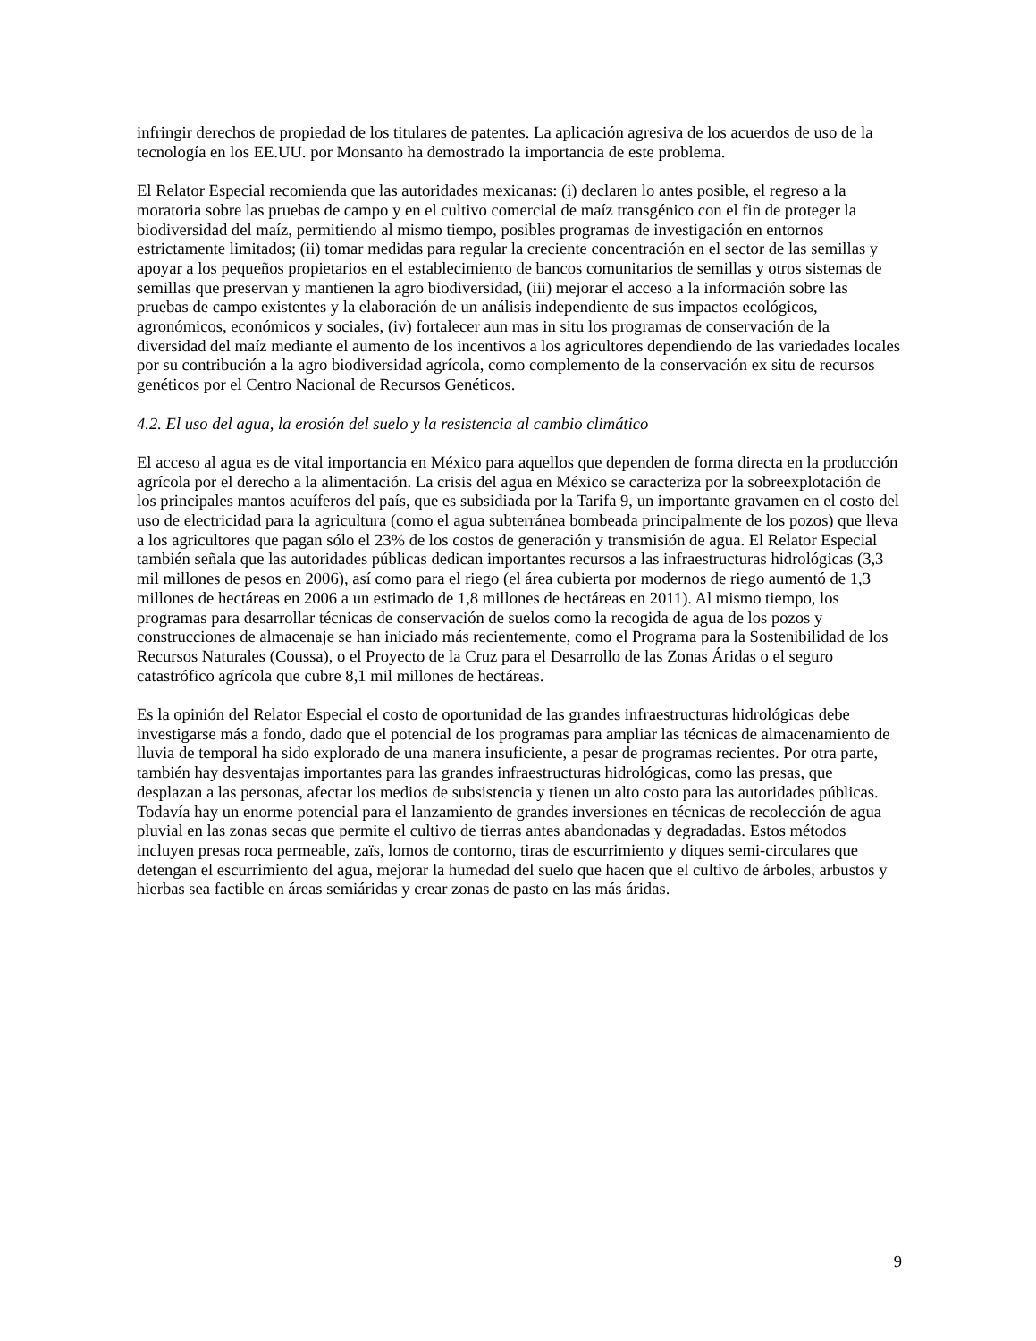infringir derechos de propiedad de los titulares de patentes. La aplicación agresiva de los acuerdos de uso de la tecnología en los EE.UU. por Monsanto ha demostrado la importancia de este problema.
El Relator Especial recomienda que las autoridades mexicanas: (i) declaren lo antes posible, el regreso a la moratoria sobre las pruebas de campo y en el cultivo comercial de maíz transgénico con el fin de proteger la biodiversidad del maíz, permitiendo al mismo tiempo, posibles programas de investigación en entornos estrictamente limitados; (ii) tomar medidas para regular la creciente concentración en el sector de las semillas y apoyar a los pequeños propietarios en el establecimiento de bancos comunitarios de semillas y otros sistemas de semillas que preservan y mantienen la agro biodiversidad, (iii) mejorar el acceso a la información sobre las pruebas de campo existentes y la elaboración de un análisis independiente de sus impactos ecológicos, agronómicos, económicos y sociales, (iv) fortalecer aun mas in situ los programas de conservación de la diversidad del maíz mediante el aumento de los incentivos a los agricultores dependiendo de las variedades locales por su contribución a la agro biodiversidad agrícola, como complemento de la conservación ex situ de recursos genéticos por el Centro Nacional de Recursos Genéticos.
4.2. El uso del agua, la erosión del suelo y la resistencia al cambio climático
El acceso al agua es de vital importancia en México para aquellos que dependen de forma directa en la producción agrícola por el derecho a la alimentación. La crisis del agua en México se caracteriza por la sobreexplotación de los principales mantos acuíferos del país, que es subsidiada por la Tarifa 9, un importante gravamen en el costo del uso de electricidad para la agricultura (como el agua subterránea bombeada principalmente de los pozos) que lleva a los agricultores que pagan sólo el 23% de los costos de generación y transmisión de agua. El Relator Especial también señala que las autoridades públicas dedican importantes recursos a las infraestructuras hidrológicas (3,3 mil millones de pesos en 2006), así como para el riego (el área cubierta por modernos de riego aumentó de 1,3 millones de hectáreas en 2006 a un estimado de 1,8 millones de hectáreas en 2011). Al mismo tiempo, los programas para desarrollar técnicas de conservación de suelos como la recogida de agua de los pozos y construcciones de almacenaje se han iniciado más recientemente, como el Programa para la Sostenibilidad de los Recursos Naturales (Coussa), o el Proyecto de la Cruz para el Desarrollo de las Zonas Áridas o el seguro catastrófico agrícola que cubre 8,1 mil millones de hectáreas.
Es la opinión del Relator Especial el costo de oportunidad de las grandes infraestructuras hidrológicas debe investigarse más a fondo, dado que el potencial de los programas para ampliar las técnicas de almacenamiento de lluvia de temporal ha sido explorado de una manera insuficiente, a pesar de programas recientes. Por otra parte, también hay desventajas importantes para las grandes infraestructuras hidrológicas, como las presas, que desplazan a las personas, afectar los medios de subsistencia y tienen un alto costo para las autoridades públicas. Todavía hay un enorme potencial para el lanzamiento de grandes inversiones en técnicas de recolección de agua pluvial en las zonas secas que permite el cultivo de tierras antes abandonadas y degradadas. Estos métodos incluyen presas roca permeable, zaïs, lomos de contorno, tiras de escurrimiento y diques semi-circulares que detengan el escurrimiento del agua, mejorar la humedad del suelo que hacen que el cultivo de árboles, arbustos y hierbas sea factible en áreas semiáridas y crear zonas de pasto en las más áridas.
9